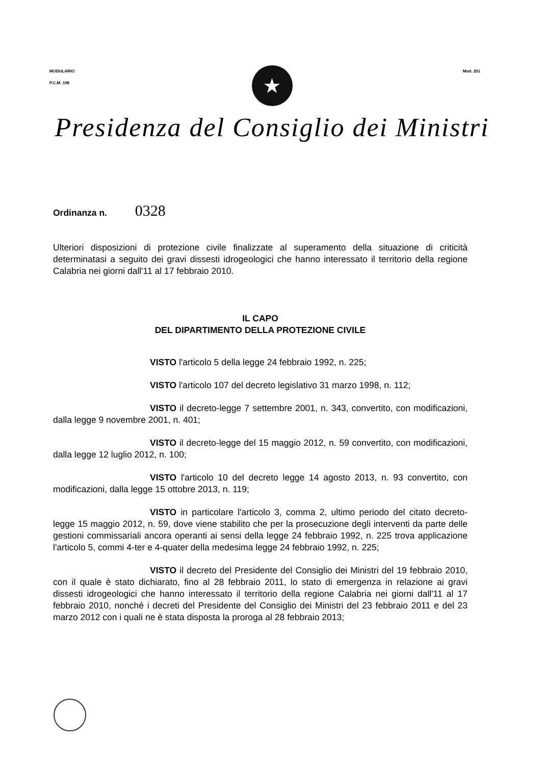MODULARIO
P.C.M. 198
Mod. 251
★
Presidenza del Consiglio dei Ministri
Ordinanza n. 0328
Ulteriori disposizioni di protezione civile finalizzate al superamento della situazione di criticità determinatasi a seguito dei gravi dissesti idrogeologici che hanno interessato il territorio della regione Calabria nei giorni dall'11 al 17 febbraio 2010.
IL CAPO
DEL DIPARTIMENTO DELLA PROTEZIONE CIVILE
VISTO l'articolo 5 della legge 24 febbraio 1992, n. 225;
VISTO l'articolo 107 del decreto legislativo 31 marzo 1998, n. 112;
VISTO il decreto-legge 7 settembre 2001, n. 343, convertito, con modificazioni, dalla legge 9 novembre 2001, n. 401;
VISTO il decreto-legge del 15 maggio 2012, n. 59 convertito, con modificazioni, dalla legge 12 luglio 2012, n. 100;
VISTO l'articolo 10 del decreto legge 14 agosto 2013, n. 93 convertito, con modificazioni, dalla legge 15 ottobre 2013, n. 119;
VISTO in particolare l'articolo 3, comma 2, ultimo periodo del citato decreto-legge 15 maggio 2012, n. 59, dove viene stabilito che per la prosecuzione degli interventi da parte delle gestioni commissariali ancora operanti ai sensi della legge 24 febbraio 1992, n. 225 trova applicazione l'articolo 5, commi 4-ter e 4-quater della medesima legge 24 febbraio 1992, n. 225;
VISTO il decreto del Presidente del Consiglio dei Ministri del 19 febbraio 2010, con il quale è stato dichiarato, fino al 28 febbraio 2011, lo stato di emergenza in relazione ai gravi dissesti idrogeologici che hanno interessato il territorio della regione Calabria nei giorni dall'11 al 17 febbraio 2010, nonché i decreti del Presidente del Consiglio dei Ministri del 23 febbraio 2011 e del 23 marzo 2012 con i quali ne è stata disposta la proroga al 28 febbraio 2013;